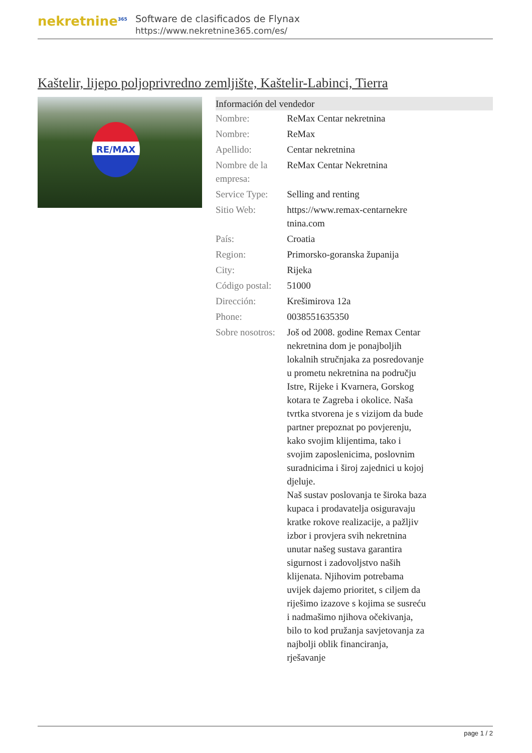nekretnine<sup>365</sup>
Software de clasificados de Flynax
https://www.nekretnine365.com/es/
Kaštelir, lijepo poljoprivredno zemljište, Kaštelir-Labinci, Tierra
RE/MAX
| Información del vendedor | |
| --- | --- |
| Nombre: | ReMax Centar nekretnina |
| Nombre: | ReMax |
| Apellido: | Centar nekretnina |
| Nombre de la empresa: | ReMax Centar Nekretnina |
| Service Type: | Selling and renting |
| Sitio Web: | https://www.remax-centarnekre tnina.com |
| País: | Croatia |
| Region: | Primorsko-goranska županija |
| City: | Rijeka |
| Código postal: | 51000 |
| Dirección: | Krešimirova 12a |
| Phone: | 0038551635350 |
| Sobre nosotros: | Još od 2008. godine Remax Centar nekretnina dom je ponajboljih lokalnih stručnjaka za posredovanje u prometu nekretnina na području Istre, Rijeke i Kvarnera, Gorskog kotara te Zagreba i okolice. Naša tvrtka stvorena je s vizijom da bude partner prepoznat po povjerenju, kako svojim klijentima, tako i svojim zaposlenicima, poslovnim suradnicima i široj zajednici u kojoj djeluje. Naš sustav poslovanja te široka baza kupaca i prodavatelja osiguravaju kratke rokove realizacije, a pažljiv izbor i provjera svih nekretnina unutar našeg sustava garantira sigurnost i zadovoljstvo naših klijenata. Njihovim potrebama uvijek dajemo prioritet, s ciljem da riješimo izazove s kojima se susreću i nadmašimo njihova očekivanja, bilo to kod pružanja savjetovanja za najbolji oblik financiranja, rješavanje |
page 1 / 2